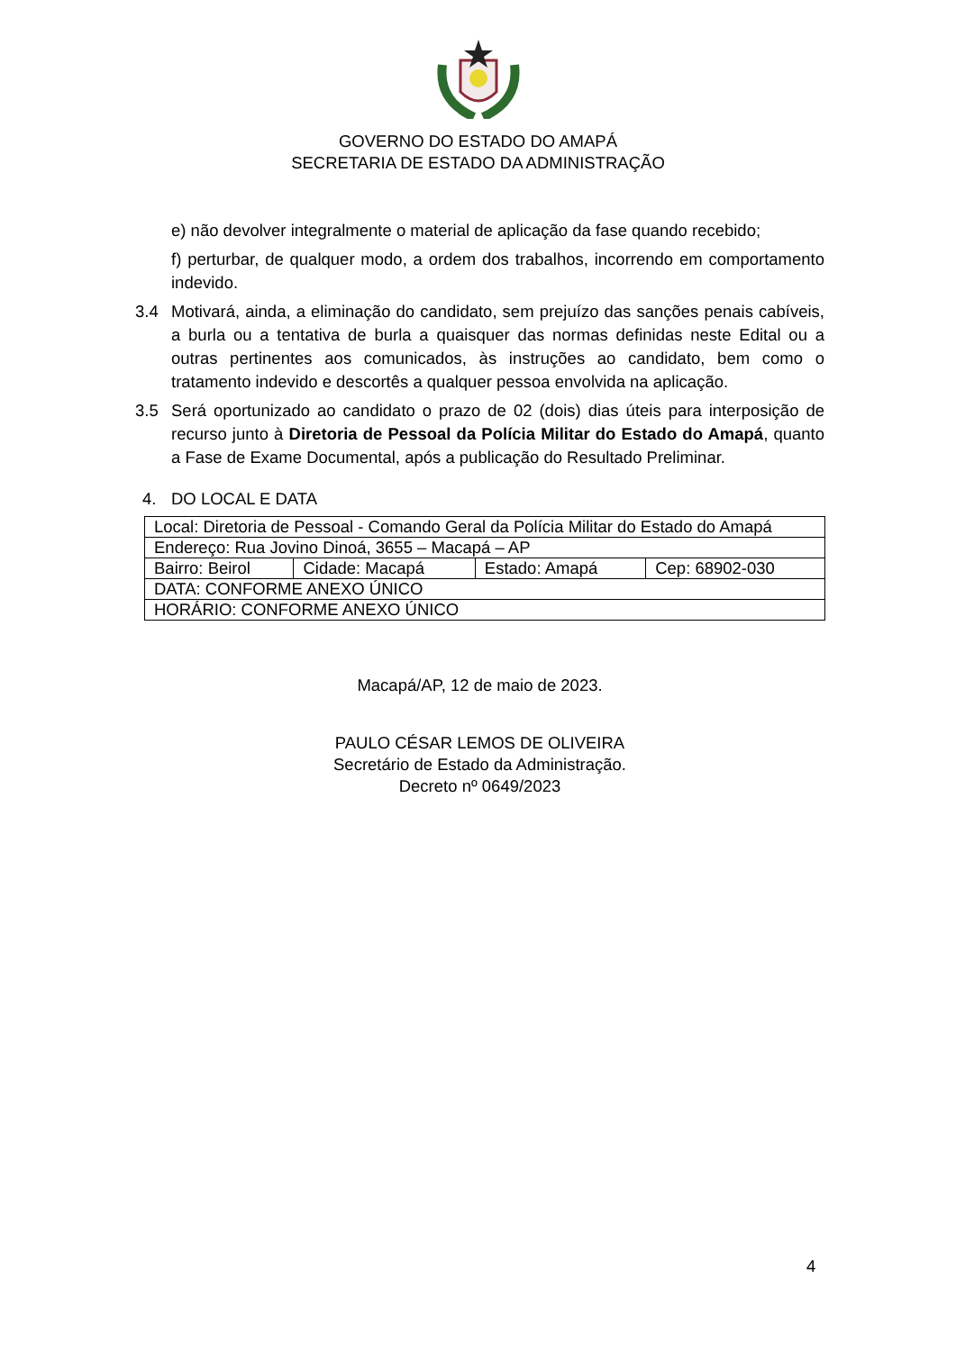GOVERNO DO ESTADO DO AMAPÁ
SECRETARIA DE ESTADO DA ADMINISTRAÇÃO
e) não devolver integralmente o material de aplicação da fase quando recebido;
f) perturbar, de qualquer modo, a ordem dos trabalhos, incorrendo em comportamento indevido.
3.4 Motivará, ainda, a eliminação do candidato, sem prejuízo das sanções penais cabíveis, a burla ou a tentativa de burla a quaisquer das normas definidas neste Edital ou a outras pertinentes aos comunicados, às instruções ao candidato, bem como o tratamento indevido e descortês a qualquer pessoa envolvida na aplicação.
3.5 Será oportunizado ao candidato o prazo de 02 (dois) dias úteis para interposição de recurso junto à Diretoria de Pessoal da Polícia Militar do Estado do Amapá, quanto a Fase de Exame Documental, após a publicação do Resultado Preliminar.
4. DO LOCAL E DATA
| Local: Diretoria de Pessoal - Comando Geral da Polícia Militar do Estado do Amapá | | | |
| Endereço: Rua Jovino Dinoá, 3655 – Macapá – AP | | | |
| Bairro: Beirol | Cidade: Macapá | Estado: Amapá | Cep: 68902-030 |
| DATA: CONFORME ANEXO ÚNICO | | | |
| HORÁRIO: CONFORME ANEXO ÚNICO | | | |
Macapá/AP, 12 de maio de 2023.
PAULO CÉSAR LEMOS DE OLIVEIRA
Secretário de Estado da Administração.
Decreto nº 0649/2023
4